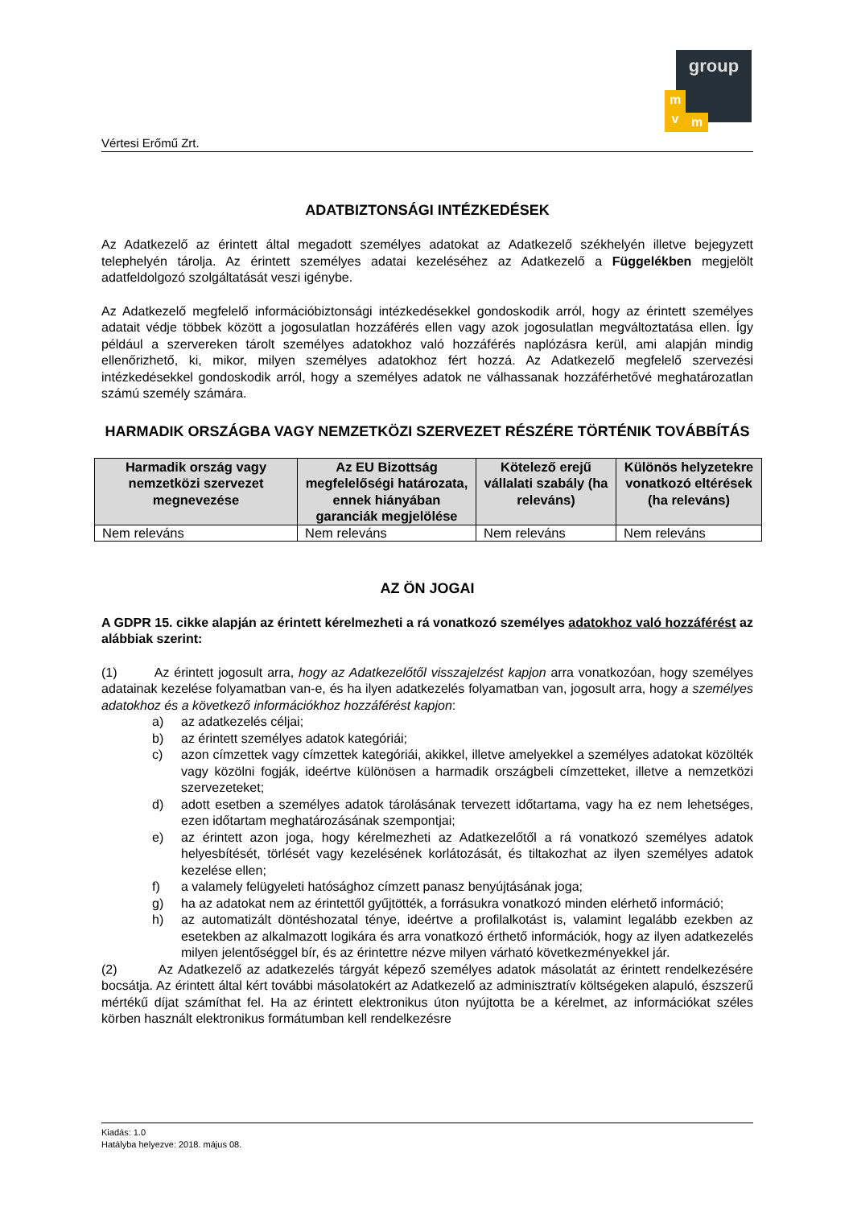Vértesi Erőmű Zrt.
group
m
v
m
ADATBIZTONSÁGI INTÉZKEDÉSEK
Az Adatkezelő az érintett által megadott személyes adatokat az Adatkezelő székhelyén illetve bejegyzett telephelyén tárolja. Az érintett személyes adatai kezeléséhez az Adatkezelő a Függelékben megjelölt adatfeldolgozó szolgáltatását veszi igénybe.
Az Adatkezelő megfelelő információbiztonsági intézkedésekkel gondoskodik arról, hogy az érintett személyes adatait védje többek között a jogosulatlan hozzáférés ellen vagy azok jogosulatlan megváltoztatása ellen. Így például a szervereken tárolt személyes adatokhoz való hozzáférés naplózásra kerül, ami alapján mindig ellenőrizhető, ki, mikor, milyen személyes adatokhoz fért hozzá. Az Adatkezelő megfelelő szervezési intézkedésekkel gondoskodik arról, hogy a személyes adatok ne válhassanak hozzáférhetővé meghatározatlan számú személy számára.
HARMADIK ORSZÁGBA VAGY NEMZETKÖZI SZERVEZET RÉSZÉRE TÖRTÉNIK TOVÁBBÍTÁS
| Harmadik ország vagy nemzetközi szervezet megnevezése | Az EU Bizottság megfelelőségi határozata, ennek hiányában garanciák megjelölése | Kötelező erejű vállalati szabály (ha releváns) | Különös helyzetekre vonatkozó eltérések (ha releváns) |
| --- | --- | --- | --- |
| Nem releváns | Nem releváns | Nem releváns | Nem releváns |
AZ ÖN JOGAI
A GDPR 15. cikke alapján az érintett kérelmezheti a rá vonatkozó személyes adatokhoz való hozzáférést az alábbiak szerint:
(1) Az érintett jogosult arra, hogy az Adatkezelőtől visszajelzést kapjon arra vonatkozóan, hogy személyes adatainak kezelése folyamatban van-e, és ha ilyen adatkezelés folyamatban van, jogosult arra, hogy a személyes adatokhoz és a következő információkhoz hozzáférést kapjon:
a) az adatkezelés céljai;
b) az érintett személyes adatok kategóriái;
c) azon címzettek vagy címzettek kategóriái, akikkel, illetve amelyekkel a személyes adatokat közölték vagy közölni fogják, ideértve különösen a harmadik országbeli címzetteket, illetve a nemzetközi szervezeteket;
d) adott esetben a személyes adatok tárolásának tervezett időtartama, vagy ha ez nem lehetséges, ezen időtartam meghatározásának szempontjai;
e) az érintett azon joga, hogy kérelmezheti az Adatkezelőtől a rá vonatkozó személyes adatok helyesbítését, törlését vagy kezelésének korlátozását, és tiltakozhat az ilyen személyes adatok kezelése ellen;
f) a valamely felügyeleti hatósághoz címzett panasz benyújtásának joga;
g) ha az adatokat nem az érintettől gyűjtötték, a forrásukra vonatkozó minden elérhető információ;
h) az automatizált döntéshozatal ténye, ideértve a profilalkotást is, valamint legalább ezekben az esetekben az alkalmazott logikára és arra vonatkozó érthető információk, hogy az ilyen adatkezelés milyen jelentőséggel bír, és az érintettre nézve milyen várható következményekkel jár.
(2) Az Adatkezelő az adatkezelés tárgyát képező személyes adatok másolatát az érintett rendelkezésére bocsátja. Az érintett által kért további másolatokért az Adatkezelő az adminisztratív költségeken alapuló, észszerű mértékű díjat számíthat fel. Ha az érintett elektronikus úton nyújtotta be a kérelmet, az információkat széles körben használt elektronikus formátumban kell rendelkezésre
Kiadás: 1.0
Hatályba helyezve: 2018. május 08.